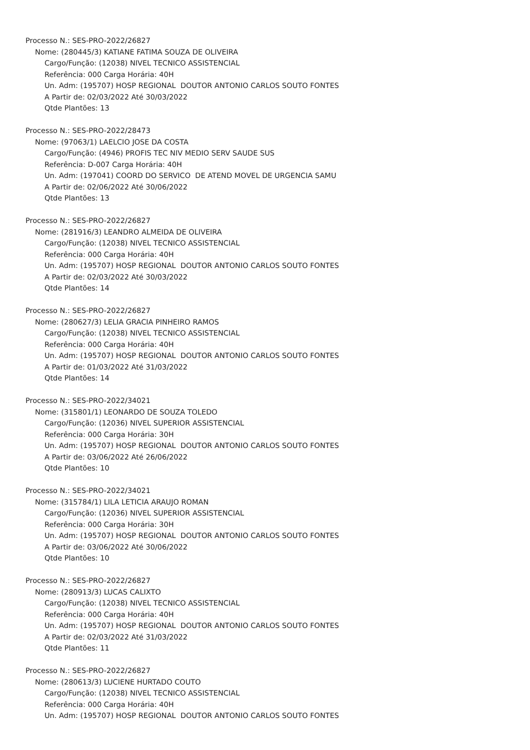Processo N.: SES-PRO-2022/26827
Nome: (280445/3) KATIANE FATIMA SOUZA DE OLIVEIRA
Cargo/Função: (12038) NIVEL TECNICO ASSISTENCIAL
Referência: 000 Carga Horária: 40H
Un. Adm: (195707) HOSP REGIONAL DOUTOR ANTONIO CARLOS SOUTO FONTES
A Partir de: 02/03/2022 Até 30/03/2022
Qtde Plantões: 13
Processo N.: SES-PRO-2022/28473
Nome: (97063/1) LAELCIO JOSE DA COSTA
Cargo/Função: (4946) PROFIS TEC NIV MEDIO SERV SAUDE SUS
Referência: D-007 Carga Horária: 40H
Un. Adm: (197041) COORD DO SERVICO DE ATEND MOVEL DE URGENCIA SAMU
A Partir de: 02/06/2022 Até 30/06/2022
Qtde Plantões: 13
Processo N.: SES-PRO-2022/26827
Nome: (281916/3) LEANDRO ALMEIDA DE OLIVEIRA
Cargo/Função: (12038) NIVEL TECNICO ASSISTENCIAL
Referência: 000 Carga Horária: 40H
Un. Adm: (195707) HOSP REGIONAL DOUTOR ANTONIO CARLOS SOUTO FONTES
A Partir de: 02/03/2022 Até 30/03/2022
Qtde Plantões: 14
Processo N.: SES-PRO-2022/26827
Nome: (280627/3) LELIA GRACIA PINHEIRO RAMOS
Cargo/Função: (12038) NIVEL TECNICO ASSISTENCIAL
Referência: 000 Carga Horária: 40H
Un. Adm: (195707) HOSP REGIONAL DOUTOR ANTONIO CARLOS SOUTO FONTES
A Partir de: 01/03/2022 Até 31/03/2022
Qtde Plantões: 14
Processo N.: SES-PRO-2022/34021
Nome: (315801/1) LEONARDO DE SOUZA TOLEDO
Cargo/Função: (12036) NIVEL SUPERIOR ASSISTENCIAL
Referência: 000 Carga Horária: 30H
Un. Adm: (195707) HOSP REGIONAL DOUTOR ANTONIO CARLOS SOUTO FONTES
A Partir de: 03/06/2022 Até 26/06/2022
Qtde Plantões: 10
Processo N.: SES-PRO-2022/34021
Nome: (315784/1) LILA LETICIA ARAUJO ROMAN
Cargo/Função: (12036) NIVEL SUPERIOR ASSISTENCIAL
Referência: 000 Carga Horária: 30H
Un. Adm: (195707) HOSP REGIONAL DOUTOR ANTONIO CARLOS SOUTO FONTES
A Partir de: 03/06/2022 Até 30/06/2022
Qtde Plantões: 10
Processo N.: SES-PRO-2022/26827
Nome: (280913/3) LUCAS CALIXTO
Cargo/Função: (12038) NIVEL TECNICO ASSISTENCIAL
Referência: 000 Carga Horária: 40H
Un. Adm: (195707) HOSP REGIONAL DOUTOR ANTONIO CARLOS SOUTO FONTES
A Partir de: 02/03/2022 Até 31/03/2022
Qtde Plantões: 11
Processo N.: SES-PRO-2022/26827
Nome: (280613/3) LUCIENE HURTADO COUTO
Cargo/Função: (12038) NIVEL TECNICO ASSISTENCIAL
Referência: 000 Carga Horária: 40H
Un. Adm: (195707) HOSP REGIONAL DOUTOR ANTONIO CARLOS SOUTO FONTES